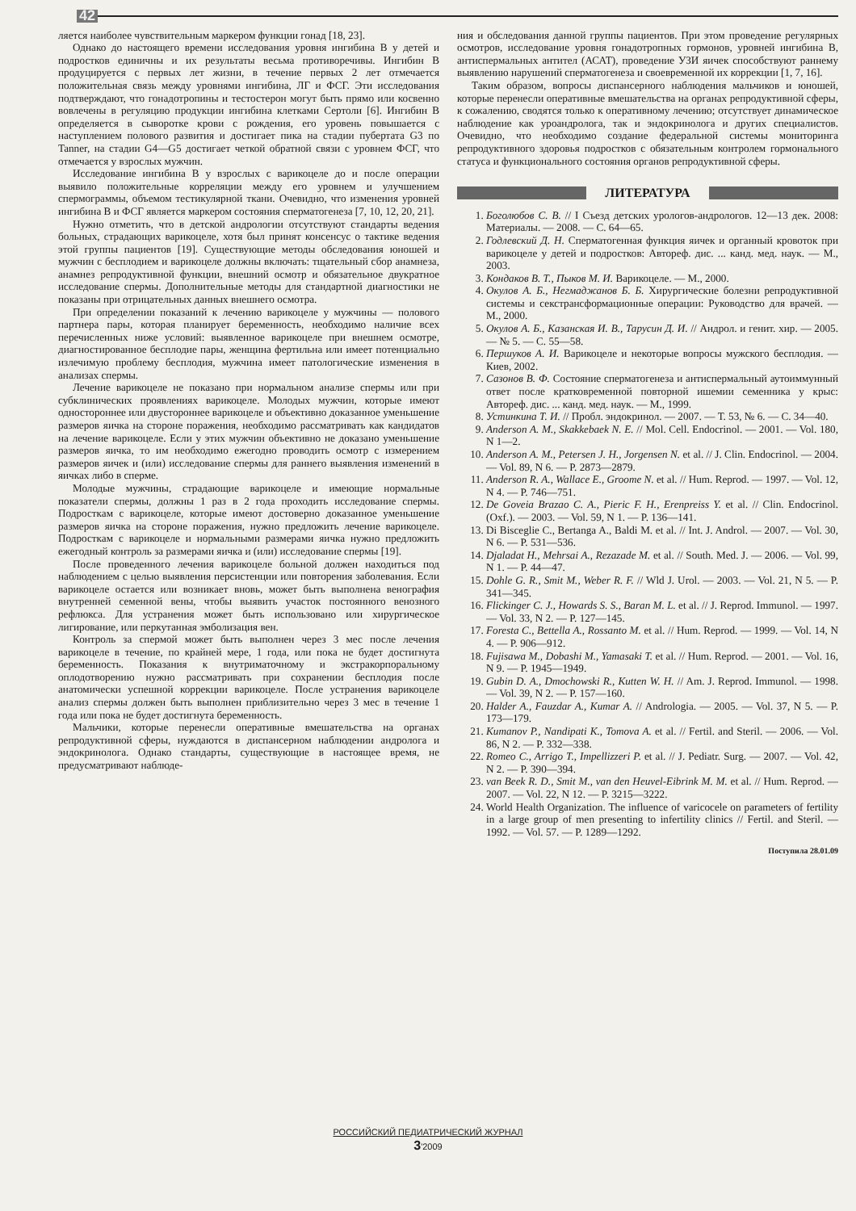42
ляется наиболее чувствительным маркером функции гонад [18, 23].
Однако до настоящего времени исследования уровня ингибина В у детей и подростков единичны и их результаты весьма противоречивы. Ингибин В продуцируется с первых лет жизни, в течение первых 2 лет отмечается положительная связь между уровнями ингибина, ЛГ и ФСГ. Эти исследования подтверждают, что гонадотропины и тестостерон могут быть прямо или косвенно вовлечены в регуляцию продукции ингибина клетками Сертоли [6]. Ингибин В определяется в сыворотке крови с рождения, его уровень повышается с наступлением полового развития и достигает пика на стадии пубертата G3 по Tanner, на стадии G4—G5 достигает четкой обратной связи с уровнем ФСГ, что отмечается у взрослых мужчин.
Исследование ингибина В у взрослых с варикоцеле до и после операции выявило положительные корреляции между его уровнем и улучшением спермограммы, объемом тестикулярной ткани. Очевидно, что изменения уровней ингибина В и ФСГ является маркером состояния сперматогенеза [7, 10, 12, 20, 21].
Нужно отметить, что в детской андрологии отсутствуют стандарты ведения больных, страдающих варикоцеле, хотя был принят консенсус о тактике ведения этой группы пациентов [19]. Существующие методы обследования юношей и мужчин с бесплодием и варикоцеле должны включать: тщательный сбор анамнеза, анамнез репродуктивной функции, внешний осмотр и обязательное двукратное исследование спермы. Дополнительные методы для стандартной диагностики не показаны при отрицательных данных внешнего осмотра.
При определении показаний к лечению варикоцеле у мужчины — полового партнера пары, которая планирует беременность, необходимо наличие всех перечисленных ниже условий: выявленное варикоцеле при внешнем осмотре, диагностированное бесплодие пары, женщина фертильна или имеет потенциально излечимую проблему бесплодия, мужчина имеет патологические изменения в анализах спермы.
Лечение варикоцеле не показано при нормальном анализе спермы или при субклинических проявлениях варикоцеле. Молодых мужчин, которые имеют одностороннее или двустороннее варикоцеле и объективно доказанное уменьшение размеров яичка на стороне поражения, необходимо рассматривать как кандидатов на лечение варикоцеле. Если у этих мужчин объективно не доказано уменьшение размеров яичка, то им необходимо ежегодно проводить осмотр с измерением размеров яичек и (или) исследование спермы для раннего выявления изменений в яичках либо в сперме.
Молодые мужчины, страдающие варикоцеле и имеющие нормальные показатели спермы, должны 1 раз в 2 года проходить исследование спермы. Подросткам с варикоцеле, которые имеют достоверно доказанное уменьшение размеров яичка на стороне поражения, нужно предложить лечение варикоцеле. Подросткам с варикоцеле и нормальными размерами яичка нужно предложить ежегодный контроль за размерами яичка и (или) исследование спермы [19].
После проведенного лечения варикоцеле больной должен находиться под наблюдением с целью выявления персистенции или повторения заболевания. Если варикоцеле остается или возникает вновь, может быть выполнена венография внутренней семенной вены, чтобы выявить участок постоянного венозного рефлюкса. Для устранения может быть использовано или хирургическое лигирование, или перкутанная эмболизация вен.
Контроль за спермой может быть выполнен через 3 мес после лечения варикоцеле в течение, по крайней мере, 1 года, или пока не будет достигнута беременность. Показания к внутриматочному и экстракорпоральному оплодотворению нужно рассматривать при сохранении бесплодия после анатомически успешной коррекции варикоцеле. После устранения варикоцеле анализ спермы должен быть выполнен приблизительно через 3 мес в течение 1 года или пока не будет достигнута беременность.
Мальчики, которые перенесли оперативные вмешательства на органах репродуктивной сферы, нуждаются в диспансерном наблюдении андролога и эндокринолога. Однако стандарты, существующие в настоящее время, не предусматривают наблюде-
ния и обследования данной группы пациентов. При этом проведение регулярных осмотров, исследование уровня гонадотропных гормонов, уровней ингибина В, антиспермальных антител (АСАТ), проведение УЗИ яичек способствуют раннему выявлению нарушений сперматогенеза и своевременной их коррекции [1, 7, 16].
Таким образом, вопросы диспансерного наблюдения мальчиков и юношей, которые перенесли оперативные вмешательства на органах репродуктивной сферы, к сожалению, сводятся только к оперативному лечению; отсутствует динамическое наблюдение как уроандролога, так и эндокринолога и других специалистов. Очевидно, что необходимо создание федеральной системы мониторинга репродуктивного здоровья подростков с обязательным контролем гормонального статуса и функционального состояния органов репродуктивной сферы.
ЛИТЕРАТУРА
1. Боголюбов С. В. // I Съезд детских урологов-андрологов. 12—13 дек. 2008: Материалы. — 2008. — С. 64—65.
2. Годлевский Д. Н. Сперматогенная функция яичек и органный кровоток при варикоцеле у детей и подростков: Автореф. дис. ... канд. мед. наук. — М., 2003.
3. Кондаков В. Т., Пыков М. И. Варикоцеле. — М., 2000.
4. Окулов А. Б., Негмаджанов Б. Б. Хирургические болезни репродуктивной системы и секстрансформационные операции: Руководство для врачей. — М., 2000.
5. Окулов А. Б., Казанская И. В., Тарусин Д. И. // Андрол. и генит. хир. — 2005. — № 5. — С. 55—58.
6. Першуков А. И. Варикоцеле и некоторые вопросы мужского бесплодия. — Киев, 2002.
7. Сазонов В. Ф. Состояние сперматогенеза и антиспермальный аутоиммунный ответ после кратковременной повторной ишемии семенника у крыс: Автореф. дис. ... канд. мед. наук. — М., 1999.
8. Устинкина Т. И. // Пробл. эндокринол. — 2007. — Т. 53, № 6. — С. 34—40.
9. Anderson A. M., Skakkebaek N. E. // Mol. Cell. Endocrinol. — 2001. — Vol. 180, N 1—2.
10. Anderson A. M., Petersen J. H., Jorgensen N. et al. // J. Clin. Endocrinol. — 2004. — Vol. 89, N 6. — P. 2873—2879.
11. Anderson R. A., Wallace E., Groome N. et al. // Hum. Reprod. — 1997. — Vol. 12, N 4. — P. 746—751.
12. De Goveia Brazao C. A., Pieric F. H., Erenpreiss Y. et al. // Clin. Endocrinol. (Oxf.). — 2003. — Vol. 59, N 1. — P. 136—141.
13. Di Bisceglie C., Bertanga A., Baldi M. et al. // Int. J. Androl. — 2007. — Vol. 30, N 6. — P. 531—536.
14. Djaladat H., Mehrsai A., Rezazade M. et al. // South. Med. J. — 2006. — Vol. 99, N 1. — P. 44—47.
15. Dohle G. R., Smit M., Weber R. F. // Wld J. Urol. — 2003. — Vol. 21, N 5. — P. 341—345.
16. Flickinger C. J., Howards S. S., Baran M. L. et al. // J. Reprod. Immunol. — 1997. — Vol. 33, N 2. — P. 127—145.
17. Foresta C., Bettella A., Rossanto M. et al. // Hum. Reprod. — 1999. — Vol. 14, N 4. — P. 906—912.
18. Fujisawa M., Dobashi M., Yamasaki T. et al. // Hum. Reprod. — 2001. — Vol. 16, N 9. — P. 1945—1949.
19. Gubin D. A., Dmochowski R., Kutten W. H. // Am. J. Reprod. Immunol. — 1998. — Vol. 39, N 2. — P. 157—160.
20. Halder A., Fauzdar A., Kumar A. // Andrologia. — 2005. — Vol. 37, N 5. — P. 173—179.
21. Kumanov P., Nandipati K., Tomova A. et al. // Fertil. and Steril. — 2006. — Vol. 86, N 2. — P. 332—338.
22. Romeo C., Arrigo T., Impellizzeri P. et al. // J. Pediatr. Surg. — 2007. — Vol. 42, N 2. — P. 390—394.
23. van Beek R. D., Smit M., van den Heuvel-Eibrink M. M. et al. // Hum. Reprod. — 2007. — Vol. 22, N 12. — P. 3215—3222.
24. World Health Organization. The influence of varicocele on parameters of fertility in a large group of men presenting to infertility clinics // Fertil. and Steril. — 1992. — Vol. 57. — P. 1289—1292.
Поступила 28.01.09
РОССИЙСКИЙ ПЕДИАТРИЧЕСКИЙ ЖУРНАЛ
3'2009